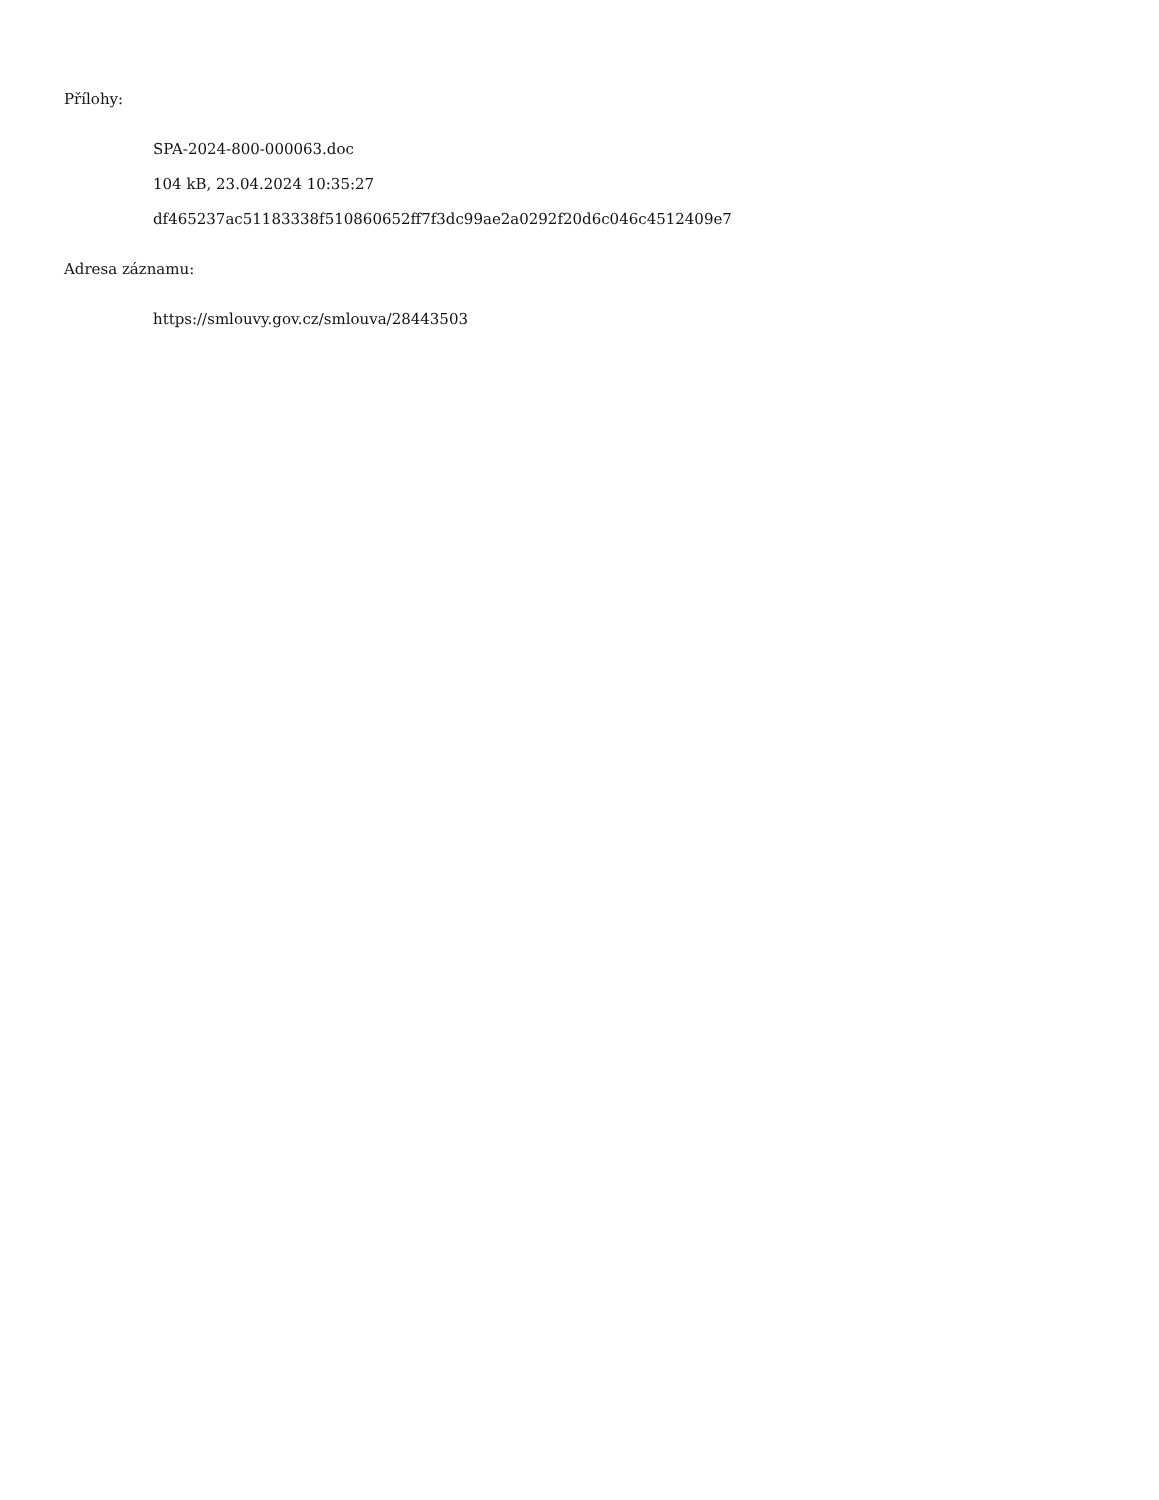Přílohy:
SPA-2024-800-000063.doc
104 kB, 23.04.2024 10:35:27
df465237ac51183338f510860652ff7f3dc99ae2a0292f20d6c046c4512409e7
Adresa záznamu:
https://smlouvy.gov.cz/smlouva/28443503